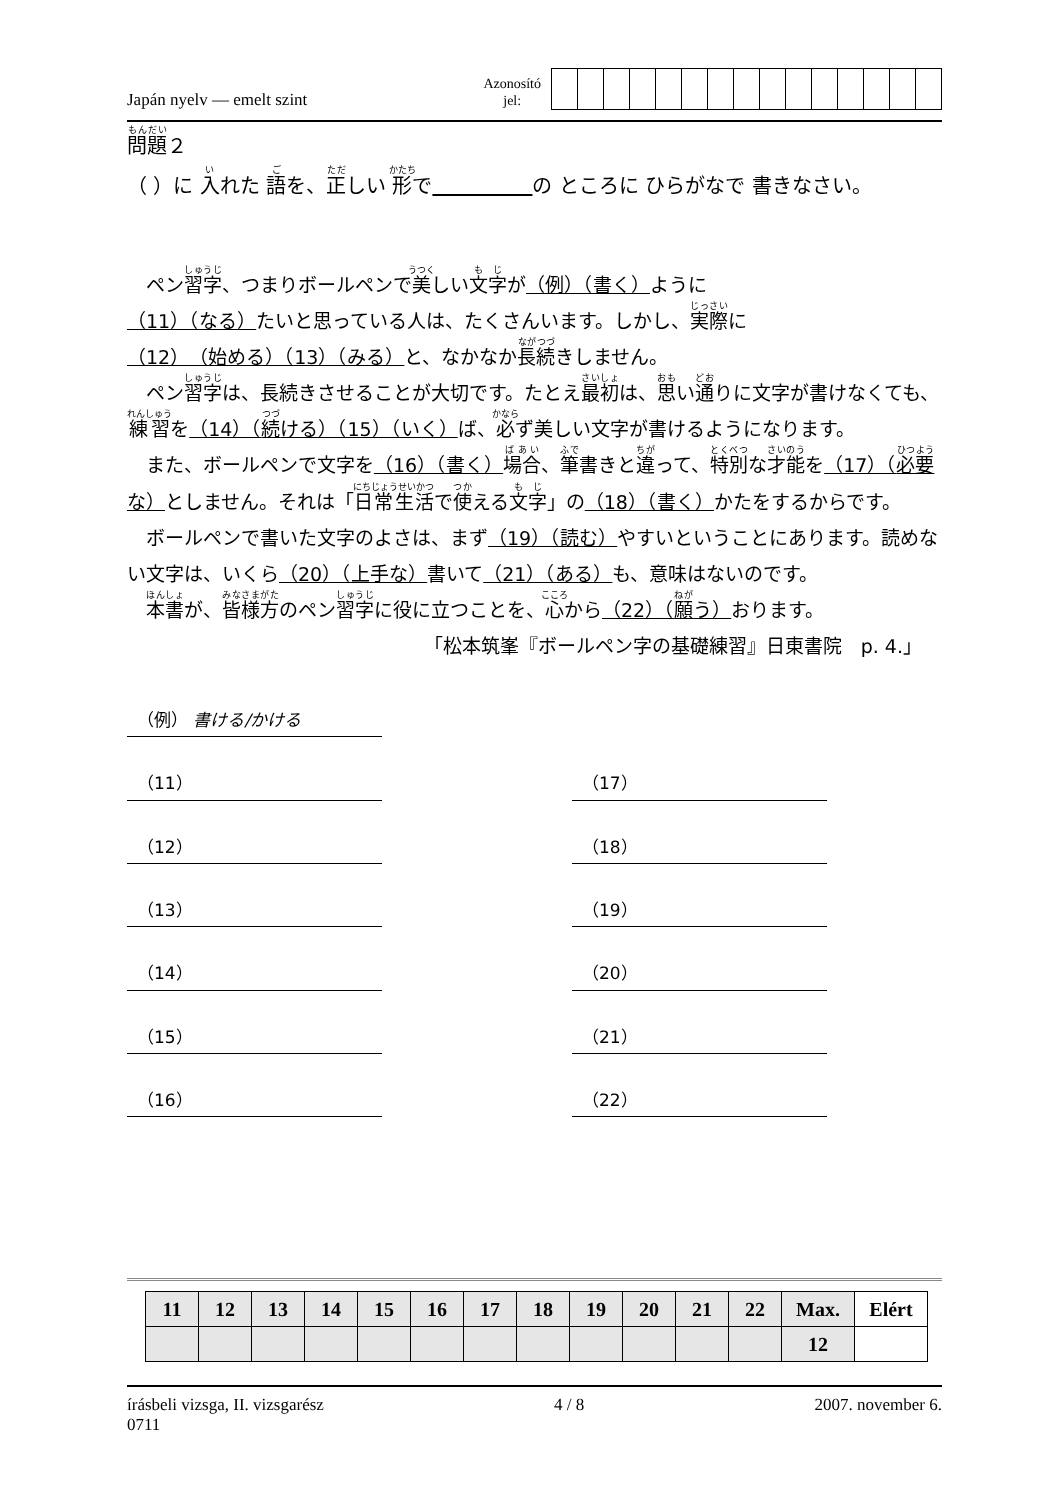Japán nyelv — emelt szint
Azonosító
jel:
問題２
（ ）に 入れた 語を、正しい 形で　　　　　 の ところに ひらがなで 書きなさい。
　ペン習字、つまりボールペンで美しい文字が（例）（書く）ように
（11）（なる）たいと思っている人は、たくさんいます。しかし、実際に
（12）（始める）（13）（みる）と、なかなか長続きしません。
　ペン習字は、長続きさせることが大切です。たとえ最初は、思い通りに文字が書けなくても、練習を（14）（続ける）（15）（いく）ば、必ず美しい文字が書けるようになります。
　また、ボールペンで文字を（16）（書く）場合、筆書きと違って、特別な才能を（17）（必要な）としません。それは「日常生活で使える文字」の（18）（書く）かたをするからです。
　ボールペンで書いた文字のよさは、まず（19）（読む）やすいということにあります。読めない文字は、いくら（20）（上手な）書いて（21）（ある）も、意味はないのです。
　本書が、皆様方のペン習字に役に立つことを、心から（22）（願う）おります。
「松本筑峯『ボールペン字の基礎練習』日東書院　p. 4.」
（例） 書ける/かける
（11）
（17）
（12）
（18）
（13）
（19）
（14）
（20）
（15）
（21）
（16）
（22）
| 11 | 12 | 13 | 14 | 15 | 16 | 17 | 18 | 19 | 20 | 21 | 22 | Max. | Elért |
| | | | | | | | | | | | | 12 | |
írásbeli vizsga, II. vizsgarész
0711
4 / 8 2007. november 6.